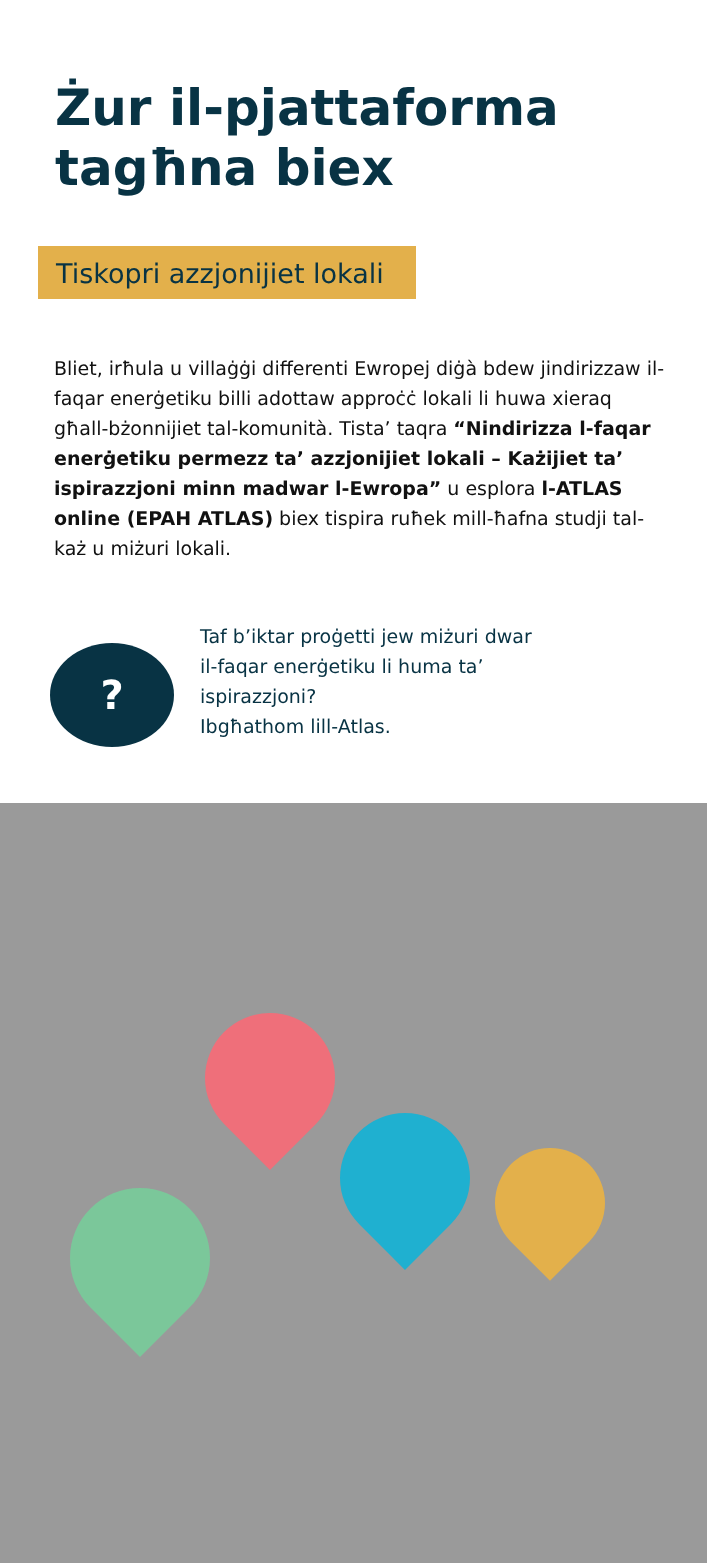Żur il-pjattaforma
tagħna biex
Tiskopri azzjonijiet lokali
Bliet, irħula u villaġġi differenti Ewropej diġà bdew jindirizzaw il-faqar enerġetiku billi adottaw approċċ lokali li huwa xieraq għall-bżonnijiet tal-komunità. Tista’ taqra “Nindirizza l-faqar enerġetiku permezz ta’ azzjonijiet lokali – Każijiet ta’ ispirazzjoni minn madwar l-Ewropa” u esplora l-ATLAS online (EPAH ATLAS) biex tispira ruħek mill-ħafna studji tal-każ u miżuri lokali.
?
Taf b’iktar proġetti jew miżuri dwar
il-faqar enerġetiku li huma ta’
ispirazzjoni?
Ibgħathom lill-Atlas.